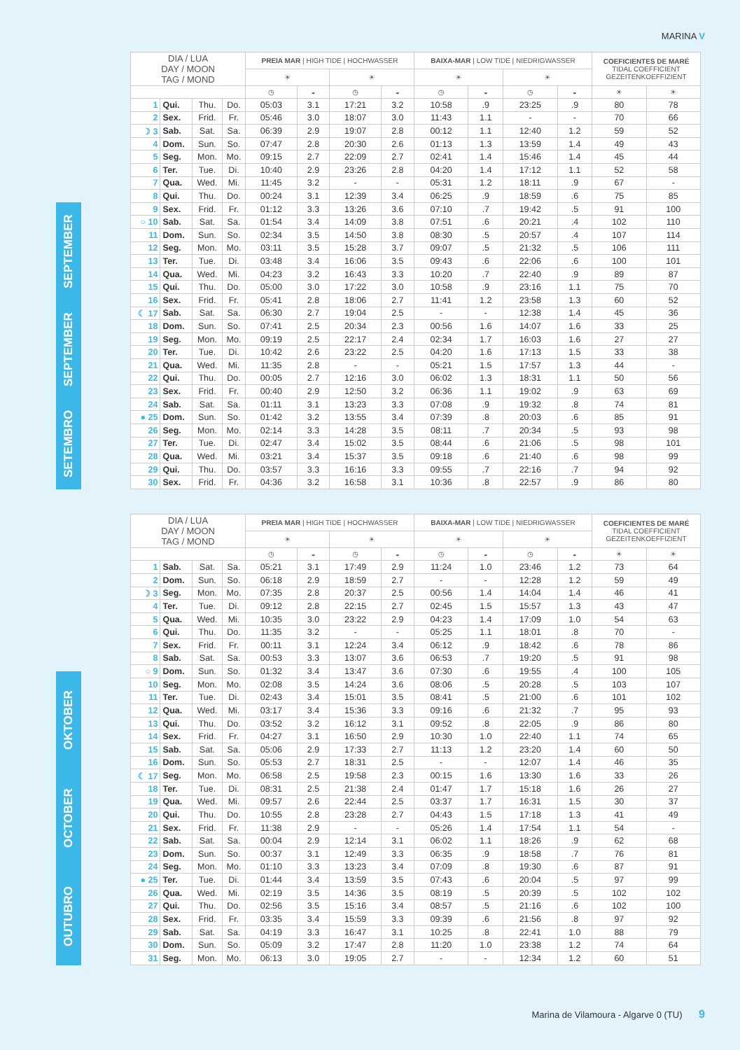MARINA V
SETEMBRO SEPTEMBER SEPTEMBER
| DIA / LUA DAY / MOON TAG / MOND | | | | PREIA MAR / HIGH TIDE / HOCHWASSER | | | | BAIXA-MAR / LOW TIDE / NIEDRIGWASSER | | | | COEFICIENTES DE MARÉ TIDAL COEFFICIENT GEZEITENKOEFFIZIENT | |
| --- | --- | --- | --- | --- | --- | --- | --- | --- | --- | --- | --- | --- | --- |
| | | | | ☀ | | ☀ | | ☀ | | ☀ | | | |
| | | | | ◷ | ◒ | ◷ | ◒ | ◷ | ◒ | ◷ | ◒ | ☀ | ☀ |
| 1 | Qui. | Thu. | Do. | 05:03 | 3.1 | 17:21 | 3.2 | 10:58 | .9 | 23:25 | .9 | 80 | 78 |
| 2 | Sex. | Frid. | Fr. | 05:46 | 3.0 | 18:07 | 3.0 | 11:43 | 1.1 | - | - | 70 | 66 |
| ☽ 3 | Sab. | Sat. | Sa. | 06:39 | 2.9 | 19:07 | 2.8 | 00:12 | 1.1 | 12:40 | 1.2 | 59 | 52 |
| 4 | Dom. | Sun. | So. | 07:47 | 2.8 | 20:30 | 2.6 | 01:13 | 1.3 | 13:59 | 1.4 | 49 | 43 |
| 5 | Seg. | Mon. | Mo. | 09:15 | 2.7 | 22:09 | 2.7 | 02:41 | 1.4 | 15:46 | 1.4 | 45 | 44 |
| 6 | Ter. | Tue. | Di. | 10:40 | 2.9 | 23:26 | 2.8 | 04:20 | 1.4 | 17:12 | 1.1 | 52 | 58 |
| 7 | Qua. | Wed. | Mi. | 11:45 | 3.2 | - | - | 05:31 | 1.2 | 18:11 | .9 | 67 | - |
| 8 | Qui. | Thu. | Do. | 00:24 | 3.1 | 12:39 | 3.4 | 06:25 | .9 | 18:59 | .6 | 75 | 85 |
| 9 | Sex. | Frid. | Fr. | 01:12 | 3.3 | 13:26 | 3.6 | 07:10 | .7 | 19:42 | .5 | 91 | 100 |
| ○ 10 | Sab. | Sat. | Sa. | 01:54 | 3.4 | 14:09 | 3.8 | 07:51 | .6 | 20:21 | .4 | 102 | 110 |
| 11 | Dom. | Sun. | So. | 02:34 | 3.5 | 14:50 | 3.8 | 08:30 | .5 | 20:57 | .4 | 107 | 114 |
| 12 | Seg. | Mon. | Mo. | 03:11 | 3.5 | 15:28 | 3.7 | 09:07 | .5 | 21:32 | .5 | 106 | 111 |
| 13 | Ter. | Tue. | Di. | 03:48 | 3.4 | 16:06 | 3.5 | 09:43 | .6 | 22:06 | .6 | 100 | 101 |
| 14 | Qua. | Wed. | Mi. | 04:23 | 3.2 | 16:43 | 3.3 | 10:20 | .7 | 22:40 | .9 | 89 | 87 |
| 15 | Qui. | Thu. | Do. | 05:00 | 3.0 | 17:22 | 3.0 | 10:58 | .9 | 23:16 | 1.1 | 75 | 70 |
| 16 | Sex. | Frid. | Fr. | 05:41 | 2.8 | 18:06 | 2.7 | 11:41 | 1.2 | 23:58 | 1.3 | 60 | 52 |
| ☾ 17 | Sab. | Sat. | Sa. | 06:30 | 2.7 | 19:04 | 2.5 | - | - | 12:38 | 1.4 | 45 | 36 |
| 18 | Dom. | Sun. | So. | 07:41 | 2.5 | 20:34 | 2.3 | 00:56 | 1.6 | 14:07 | 1.6 | 33 | 25 |
| 19 | Seg. | Mon. | Mo. | 09:19 | 2.5 | 22:17 | 2.4 | 02:34 | 1.7 | 16:03 | 1.6 | 27 | 27 |
| 20 | Ter. | Tue. | Di. | 10:42 | 2.6 | 23:22 | 2.5 | 04:20 | 1.6 | 17:13 | 1.5 | 33 | 38 |
| 21 | Qua. | Wed. | Mi. | 11:35 | 2.8 | - | - | 05:21 | 1.5 | 17:57 | 1.3 | 44 | - |
| 22 | Qui. | Thu. | Do. | 00:05 | 2.7 | 12:16 | 3.0 | 06:02 | 1.3 | 18:31 | 1.1 | 50 | 56 |
| 23 | Sex. | Frid. | Fr. | 00:40 | 2.9 | 12:50 | 3.2 | 06:36 | 1.1 | 19:02 | .9 | 63 | 69 |
| 24 | Sab. | Sat. | Sa. | 01:11 | 3.1 | 13:23 | 3.3 | 07:08 | .9 | 19:32 | .8 | 74 | 81 |
| ● 25 | Dom. | Sun. | So. | 01:42 | 3.2 | 13:55 | 3.4 | 07:39 | .8 | 20:03 | .6 | 85 | 91 |
| 26 | Seg. | Mon. | Mo. | 02:14 | 3.3 | 14:28 | 3.5 | 08:11 | .7 | 20:34 | .5 | 93 | 98 |
| 27 | Ter. | Tue. | Di. | 02:47 | 3.4 | 15:02 | 3.5 | 08:44 | .6 | 21:06 | .5 | 98 | 101 |
| 28 | Qua. | Wed. | Mi. | 03:21 | 3.4 | 15:37 | 3.5 | 09:18 | .6 | 21:40 | .6 | 98 | 99 |
| 29 | Qui. | Thu. | Do. | 03:57 | 3.3 | 16:16 | 3.3 | 09:55 | .7 | 22:16 | .7 | 94 | 92 |
| 30 | Sex. | Frid. | Fr. | 04:36 | 3.2 | 16:58 | 3.1 | 10:36 | .8 | 22:57 | .9 | 86 | 80 |
OUTUBRO OCTOBER OKTOBER
| DIA / LUA DAY / MOON TAG / MOND | | | | PREIA MAR / HIGH TIDE / HOCHWASSER | | | | BAIXA-MAR / LOW TIDE / NIEDRIGWASSER | | | | COEFICIENTES DE MARÉ TIDAL COEFFICIENT GEZEITENKOEFFIZIENT | |
| --- | --- | --- | --- | --- | --- | --- | --- | --- | --- | --- | --- | --- | --- |
| | | | | ☀ | | ☀ | | ☀ | | ☀ | | | |
| | | | | ◷ | ◒ | ◷ | ◒ | ◷ | ◒ | ◷ | ◒ | ☀ | ☀ |
| 1 | Sab. | Sat. | Sa. | 05:21 | 3.1 | 17:49 | 2.9 | 11:24 | 1.0 | 23:46 | 1.2 | 73 | 64 |
| 2 | Dom. | Sun. | So. | 06:18 | 2.9 | 18:59 | 2.7 | - | - | 12:28 | 1.2 | 59 | 49 |
| ☽ 3 | Seg. | Mon. | Mo. | 07:35 | 2.8 | 20:37 | 2.5 | 00:56 | 1.4 | 14:04 | 1.4 | 46 | 41 |
| 4 | Ter. | Tue. | Di. | 09:12 | 2.8 | 22:15 | 2.7 | 02:45 | 1.5 | 15:57 | 1.3 | 43 | 47 |
| 5 | Qua. | Wed. | Mi. | 10:35 | 3.0 | 23:22 | 2.9 | 04:23 | 1.4 | 17:09 | 1.0 | 54 | 63 |
| 6 | Qui. | Thu. | Do. | 11:35 | 3.2 | - | - | 05:25 | 1.1 | 18:01 | .8 | 70 | - |
| 7 | Sex. | Frid. | Fr. | 00:11 | 3.1 | 12:24 | 3.4 | 06:12 | .9 | 18:42 | .6 | 78 | 86 |
| 8 | Sab. | Sat. | Sa. | 00:53 | 3.3 | 13:07 | 3.6 | 06:53 | .7 | 19:20 | .5 | 91 | 98 |
| ○ 9 | Dom. | Sun. | So. | 01:32 | 3.4 | 13:47 | 3.6 | 07:30 | .6 | 19:55 | .4 | 100 | 105 |
| 10 | Seg. | Mon. | Mo. | 02:08 | 3.5 | 14:24 | 3.6 | 08:06 | .5 | 20:28 | .5 | 103 | 107 |
| 11 | Ter. | Tue. | Di. | 02:43 | 3.4 | 15:01 | 3.5 | 08:41 | .5 | 21:00 | .6 | 101 | 102 |
| 12 | Qua. | Wed. | Mi. | 03:17 | 3.4 | 15:36 | 3.3 | 09:16 | .6 | 21:32 | .7 | 95 | 93 |
| 13 | Qui. | Thu. | Do. | 03:52 | 3.2 | 16:12 | 3.1 | 09:52 | .8 | 22:05 | .9 | 86 | 80 |
| 14 | Sex. | Frid. | Fr. | 04:27 | 3.1 | 16:50 | 2.9 | 10:30 | 1.0 | 22:40 | 1.1 | 74 | 65 |
| 15 | Sab. | Sat. | Sa. | 05:06 | 2.9 | 17:33 | 2.7 | 11:13 | 1.2 | 23:20 | 1.4 | 60 | 50 |
| 16 | Dom. | Sun. | So. | 05:53 | 2.7 | 18:31 | 2.5 | - | - | 12:07 | 1.4 | 46 | 35 |
| ☾ 17 | Seg. | Mon. | Mo. | 06:58 | 2.5 | 19:58 | 2.3 | 00:15 | 1.6 | 13:30 | 1.6 | 33 | 26 |
| 18 | Ter. | Tue. | Di. | 08:31 | 2.5 | 21:38 | 2.4 | 01:47 | 1.7 | 15:18 | 1.6 | 26 | 27 |
| 19 | Qua. | Wed. | Mi. | 09:57 | 2.6 | 22:44 | 2.5 | 03:37 | 1.7 | 16:31 | 1.5 | 30 | 37 |
| 20 | Qui. | Thu. | Do. | 10:55 | 2.8 | 23:28 | 2.7 | 04:43 | 1.5 | 17:18 | 1.3 | 41 | 49 |
| 21 | Sex. | Frid. | Fr. | 11:38 | 2.9 | - | - | 05:26 | 1.4 | 17:54 | 1.1 | 54 | - |
| 22 | Sab. | Sat. | Sa. | 00:04 | 2.9 | 12:14 | 3.1 | 06:02 | 1.1 | 18:26 | .9 | 62 | 68 |
| 23 | Dom. | Sun. | So. | 00:37 | 3.1 | 12:49 | 3.3 | 06:35 | .9 | 18:58 | .7 | 76 | 81 |
| 24 | Seg. | Mon. | Mo. | 01:10 | 3.3 | 13:23 | 3.4 | 07:09 | .8 | 19:30 | .6 | 87 | 91 |
| ● 25 | Ter. | Tue. | Di. | 01:44 | 3.4 | 13:59 | 3.5 | 07:43 | .6 | 20:04 | .5 | 97 | 99 |
| 26 | Qua. | Wed. | Mi. | 02:19 | 3.5 | 14:36 | 3.5 | 08:19 | .5 | 20:39 | .5 | 102 | 102 |
| 27 | Qui. | Thu. | Do. | 02:56 | 3.5 | 15:16 | 3.4 | 08:57 | .5 | 21:16 | .6 | 102 | 100 |
| 28 | Sex. | Frid. | Fr. | 03:35 | 3.4 | 15:59 | 3.3 | 09:39 | .6 | 21:56 | .8 | 97 | 92 |
| 29 | Sab. | Sat. | Sa. | 04:19 | 3.3 | 16:47 | 3.1 | 10:25 | .8 | 22:41 | 1.0 | 88 | 79 |
| 30 | Dom. | Sun. | So. | 05:09 | 3.2 | 17:47 | 2.8 | 11:20 | 1.0 | 23:38 | 1.2 | 74 | 64 |
| 31 | Seg. | Mon. | Mo. | 06:13 | 3.0 | 19:05 | 2.7 | - | - | 12:34 | 1.2 | 60 | 51 |
Marina de Vilamoura - Algarve 0 (TU) 9